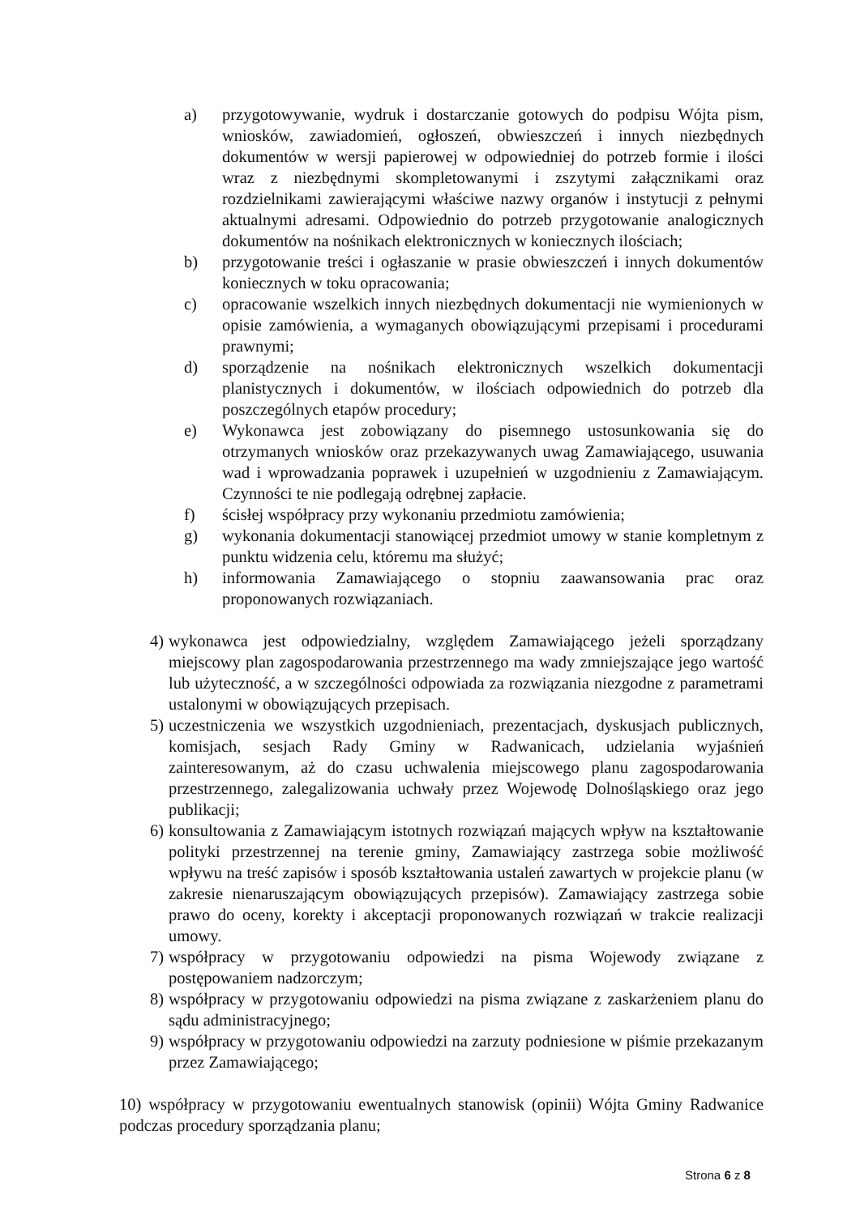a) przygotowywanie, wydruk i dostarczanie gotowych do podpisu Wójta pism, wniosków, zawiadomień, ogłoszeń, obwieszczeń i innych niezbędnych dokumentów w wersji papierowej w odpowiedniej do potrzeb formie i ilości wraz z niezbędnymi skompletowanymi i zszytymi załącznikami oraz rozdzielnikami zawierającymi właściwe nazwy organów i instytucji z pełnymi aktualnymi adresami. Odpowiednio do potrzeb przygotowanie analogicznych dokumentów na nośnikach elektronicznych w koniecznych ilościach;
b) przygotowanie treści i ogłaszanie w prasie obwieszczeń i innych dokumentów koniecznych w toku opracowania;
c) opracowanie wszelkich innych niezbędnych dokumentacji nie wymienionych w opisie zamówienia, a wymaganych obowiązującymi przepisami i procedurami prawnymi;
d) sporządzenie na nośnikach elektronicznych wszelkich dokumentacji planistycznych i dokumentów, w ilościach odpowiednich do potrzeb dla poszczególnych etapów procedury;
e) Wykonawca jest zobowiązany do pisemnego ustosunkowania się do otrzymanych wniosków oraz przekazywanych uwag Zamawiającego, usuwania wad i wprowadzania poprawek i uzupełnień w uzgodnieniu z Zamawiającym. Czynności te nie podlegają odrębnej zapłacie.
f) ścisłej współpracy przy wykonaniu przedmiotu zamówienia;
g) wykonania dokumentacji stanowiącej przedmiot umowy w stanie kompletnym z punktu widzenia celu, któremu ma służyć;
h) informowania Zamawiającego o stopniu zaawansowania prac oraz proponowanych rozwiązaniach.
4) wykonawca jest odpowiedzialny, względem Zamawiającego jeżeli sporządzany miejscowy plan zagospodarowania przestrzennego ma wady zmniejszające jego wartość lub użyteczność, a w szczególności odpowiada za rozwiązania niezgodne z parametrami ustalonymi w obowiązujących przepisach.
5) uczestniczenia we wszystkich uzgodnieniach, prezentacjach, dyskusjach publicznych, komisjach, sesjach Rady Gminy w Radwanicach, udzielania wyjaśnień zainteresowanym, aż do czasu uchwalenia miejscowego planu zagospodarowania przestrzennego, zalegalizowania uchwały przez Wojewodę Dolnośląskiego oraz jego publikacji;
6) konsultowania z Zamawiającym istotnych rozwiązań mających wpływ na kształtowanie polityki przestrzennej na terenie gminy, Zamawiający zastrzega sobie możliwość wpływu na treść zapisów i sposób kształtowania ustaleń zawartych w projekcie planu (w zakresie nienaruszającym obowiązujących przepisów). Zamawiający zastrzega sobie prawo do oceny, korekty i akceptacji proponowanych rozwiązań w trakcie realizacji umowy.
7) współpracy w przygotowaniu odpowiedzi na pisma Wojewody związane z postępowaniem nadzorczym;
8) współpracy w przygotowaniu odpowiedzi na pisma związane z zaskarżeniem planu do sądu administracyjnego;
9) współpracy w przygotowaniu odpowiedzi na zarzuty podniesione w piśmie przekazanym przez Zamawiającego;
10) współpracy w przygotowaniu ewentualnych stanowisk (opinii) Wójta Gminy Radwanice podczas procedury sporządzania planu;
Strona 6 z 8